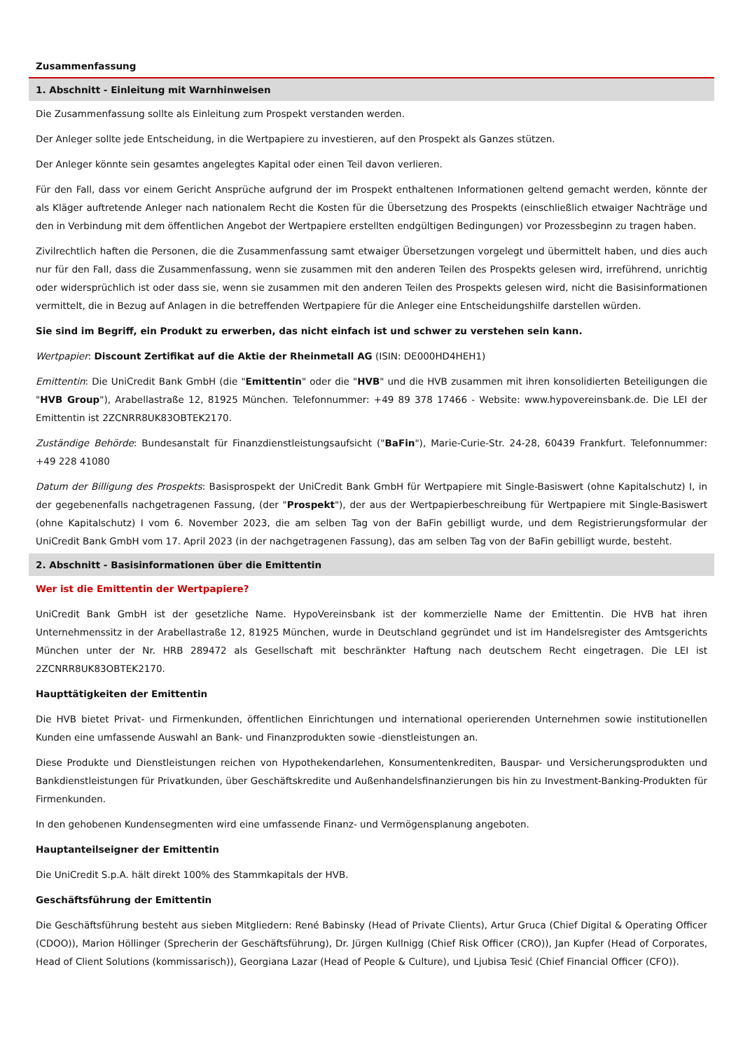Zusammenfassung
1. Abschnitt - Einleitung mit Warnhinweisen
Die Zusammenfassung sollte als Einleitung zum Prospekt verstanden werden.
Der Anleger sollte jede Entscheidung, in die Wertpapiere zu investieren, auf den Prospekt als Ganzes stützen.
Der Anleger könnte sein gesamtes angelegtes Kapital oder einen Teil davon verlieren.
Für den Fall, dass vor einem Gericht Ansprüche aufgrund der im Prospekt enthaltenen Informationen geltend gemacht werden, könnte der als Kläger auftretende Anleger nach nationalem Recht die Kosten für die Übersetzung des Prospekts (einschließlich etwaiger Nachträge und den in Verbindung mit dem öffentlichen Angebot der Wertpapiere erstellten endgültigen Bedingungen) vor Prozessbeginn zu tragen haben.
Zivilrechtlich haften die Personen, die die Zusammenfassung samt etwaiger Übersetzungen vorgelegt und übermittelt haben, und dies auch nur für den Fall, dass die Zusammenfassung, wenn sie zusammen mit den anderen Teilen des Prospekts gelesen wird, irreführend, unrichtig oder widersprüchlich ist oder dass sie, wenn sie zusammen mit den anderen Teilen des Prospekts gelesen wird, nicht die Basisinformationen vermittelt, die in Bezug auf Anlagen in die betreffenden Wertpapiere für die Anleger eine Entscheidungshilfe darstellen würden.
Sie sind im Begriff, ein Produkt zu erwerben, das nicht einfach ist und schwer zu verstehen sein kann.
Wertpapier: Discount Zertifikat auf die Aktie der Rheinmetall AG (ISIN: DE000HD4HEH1)
Emittentin: Die UniCredit Bank GmbH (die "Emittentin" oder die "HVB" und die HVB zusammen mit ihren konsolidierten Beteiligungen die "HVB Group"), Arabellastraße 12, 81925 München. Telefonnummer: +49 89 378 17466 - Website: www.hypovereinsbank.de. Die LEI der Emittentin ist 2ZCNRR8UK83OBTEK2170.
Zuständige Behörde: Bundesanstalt für Finanzdienstleistungsaufsicht ("BaFin"), Marie-Curie-Str. 24-28, 60439 Frankfurt. Telefonnummer: +49 228 41080
Datum der Billigung des Prospekts: Basisprospekt der UniCredit Bank GmbH für Wertpapiere mit Single-Basiswert (ohne Kapitalschutz) I, in der gegebenenfalls nachgetragenen Fassung, (der "Prospekt"), der aus der Wertpapierbeschreibung für Wertpapiere mit Single-Basiswert (ohne Kapitalschutz) I vom 6. November 2023, die am selben Tag von der BaFin gebilligt wurde, und dem Registrierungsformular der UniCredit Bank GmbH vom 17. April 2023 (in der nachgetragenen Fassung), das am selben Tag von der BaFin gebilligt wurde, besteht.
2. Abschnitt - Basisinformationen über die Emittentin
Wer ist die Emittentin der Wertpapiere?
UniCredit Bank GmbH ist der gesetzliche Name. HypoVereinsbank ist der kommerzielle Name der Emittentin. Die HVB hat ihren Unternehmenssitz in der Arabellastraße 12, 81925 München, wurde in Deutschland gegründet und ist im Handelsregister des Amtsgerichts München unter der Nr. HRB 289472 als Gesellschaft mit beschränkter Haftung nach deutschem Recht eingetragen. Die LEI ist 2ZCNRR8UK83OBTEK2170.
Haupttätigkeiten der Emittentin
Die HVB bietet Privat- und Firmenkunden, öffentlichen Einrichtungen und international operierenden Unternehmen sowie institutionellen Kunden eine umfassende Auswahl an Bank- und Finanzprodukten sowie -dienstleistungen an.
Diese Produkte und Dienstleistungen reichen von Hypothekendarlehen, Konsumentenkrediten, Bauspar- und Versicherungsprodukten und Bankdienstleistungen für Privatkunden, über Geschäftskredite und Außenhandelsfinanzierungen bis hin zu Investment-Banking-Produkten für Firmenkunden.
In den gehobenen Kundensegmenten wird eine umfassende Finanz- und Vermögensplanung angeboten.
Hauptanteilseigner der Emittentin
Die UniCredit S.p.A. hält direkt 100% des Stammkapitals der HVB.
Geschäftsführung der Emittentin
Die Geschäftsführung besteht aus sieben Mitgliedern: René Babinsky (Head of Private Clients), Artur Gruca (Chief Digital & Operating Officer (CDOO)), Marion Höllinger (Sprecherin der Geschäftsführung), Dr. Jürgen Kullnigg (Chief Risk Officer (CRO)), Jan Kupfer (Head of Corporates, Head of Client Solutions (kommissarisch)), Georgiana Lazar (Head of People & Culture), und Ljubisa Tesić (Chief Financial Officer (CFO)).